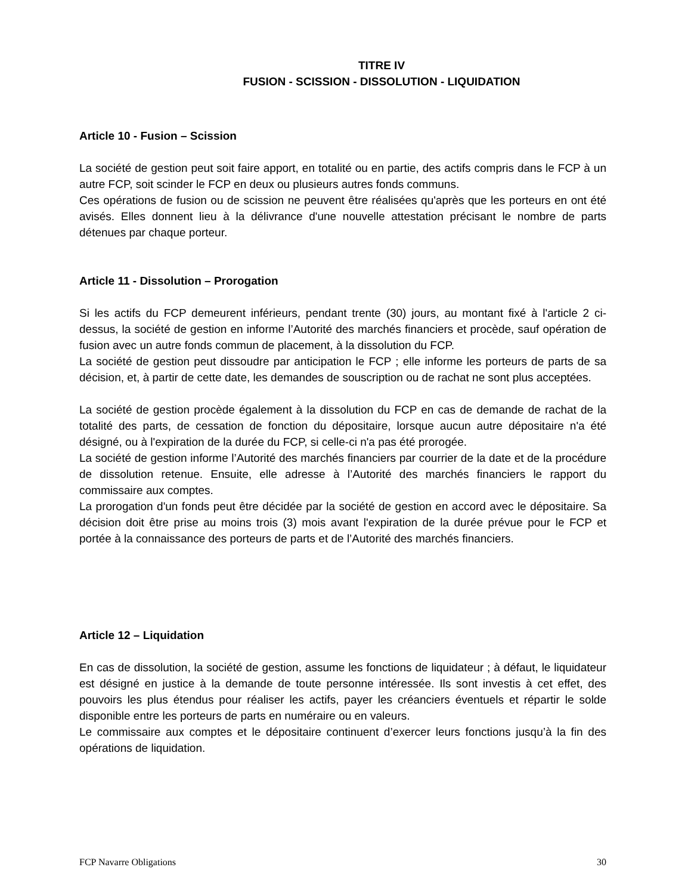TITRE IV
FUSION - SCISSION - DISSOLUTION - LIQUIDATION
Article 10 - Fusion – Scission
La société de gestion peut soit faire apport, en totalité ou en partie, des actifs compris dans le FCP à un autre FCP, soit scinder le FCP en deux ou plusieurs autres fonds communs.
Ces opérations de fusion ou de scission ne peuvent être réalisées qu'après que les porteurs en ont été avisés. Elles donnent lieu à la délivrance d'une nouvelle attestation précisant le nombre de parts détenues par chaque porteur.
Article 11 - Dissolution – Prorogation
Si les actifs du FCP demeurent inférieurs, pendant trente (30) jours, au montant fixé à l'article 2 ci-dessus, la société de gestion en informe l’Autorité des marchés financiers et procède, sauf opération de fusion avec un autre fonds commun de placement, à la dissolution du FCP.
La société de gestion peut dissoudre par anticipation le FCP ; elle informe les porteurs de parts de sa décision, et, à partir de cette date, les demandes de souscription ou de rachat ne sont plus acceptées.
La société de gestion procède également à la dissolution du FCP en cas de demande de rachat de la totalité des parts, de cessation de fonction du dépositaire, lorsque aucun autre dépositaire n'a été désigné, ou à l'expiration de la durée du FCP, si celle-ci n'a pas été prorogée.
La société de gestion informe l’Autorité des marchés financiers par courrier de la date et de la procédure de dissolution retenue. Ensuite, elle adresse à l’Autorité des marchés financiers le rapport du commissaire aux comptes.
La prorogation d'un fonds peut être décidée par la société de gestion en accord avec le dépositaire. Sa décision doit être prise au moins trois (3) mois avant l'expiration de la durée prévue pour le FCP et portée à la connaissance des porteurs de parts et de l’Autorité des marchés financiers.
Article 12 – Liquidation
En cas de dissolution, la société de gestion, assume les fonctions de liquidateur ; à défaut, le liquidateur est désigné en justice à la demande de toute personne intéressée. Ils sont investis à cet effet, des pouvoirs les plus étendus pour réaliser les actifs, payer les créanciers éventuels et répartir le solde disponible entre les porteurs de parts en numéraire ou en valeurs.
Le commissaire aux comptes et le dépositaire continuent d’exercer leurs fonctions jusqu’à la fin des opérations de liquidation.
FCP Navarre Obligations 30